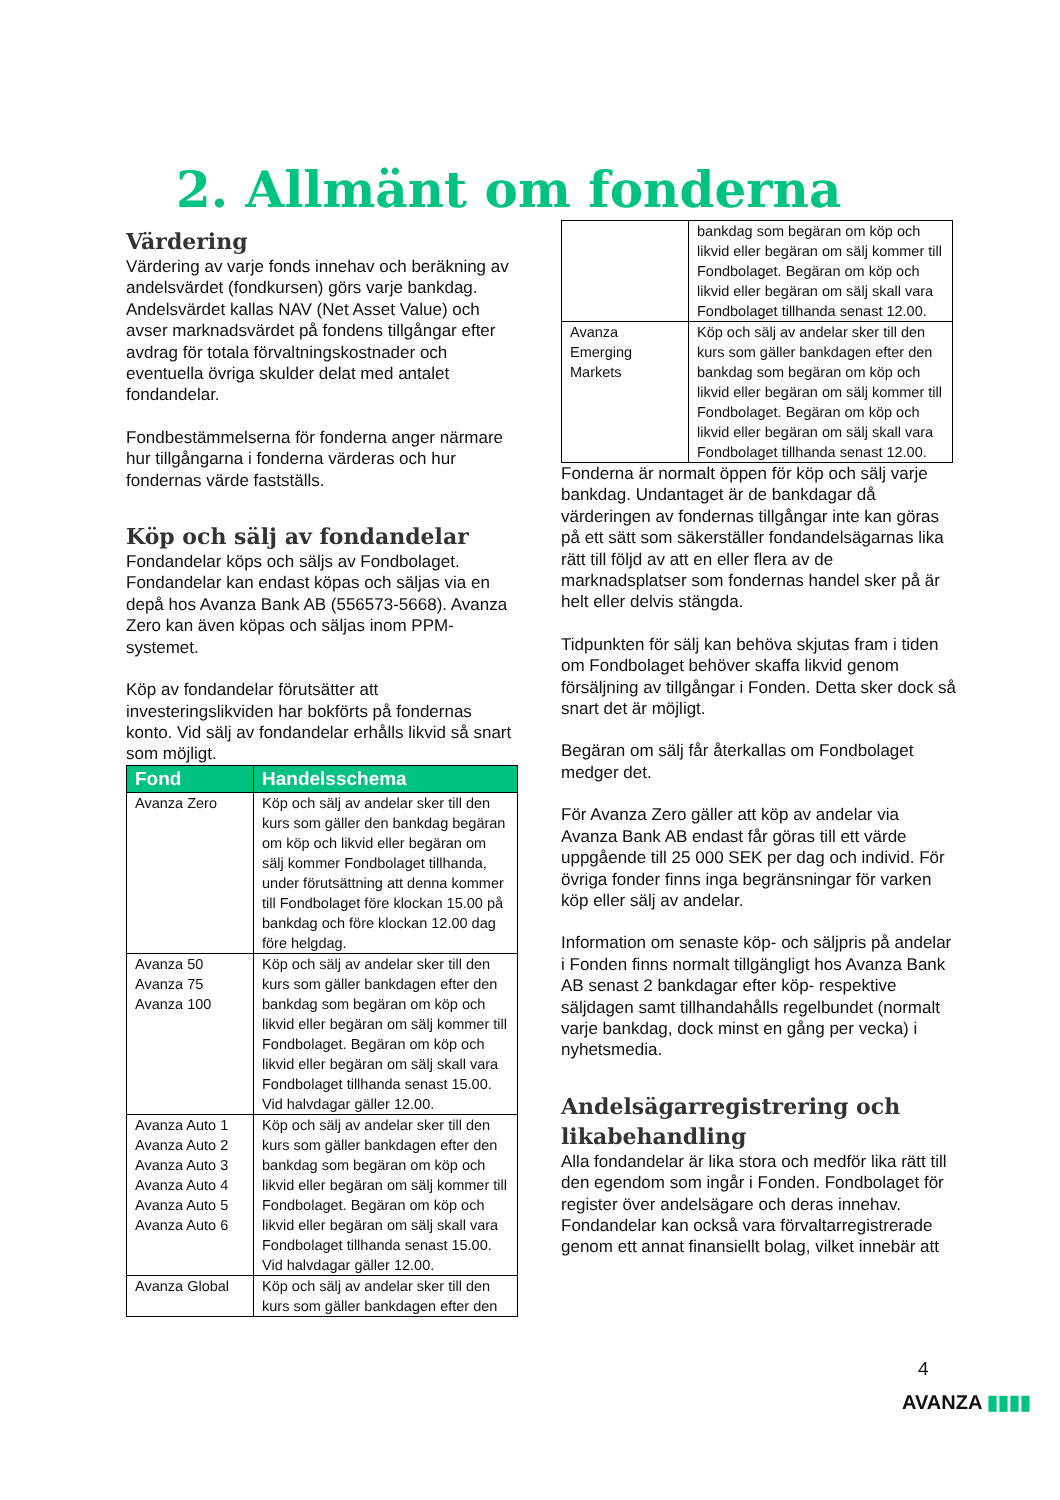2. Allmänt om fonderna
Värdering
Värdering av varje fonds innehav och beräkning av andelsvärdet (fondkursen) görs varje bankdag. Andelsvärdet kallas NAV (Net Asset Value) och avser marknadsvärdet på fondens tillgångar efter avdrag för totala förvaltningskostnader och eventuella övriga skulder delat med antalet fondandelar.
Fondbestämmelserna för fonderna anger närmare hur tillgångarna i fonderna värderas och hur fondernas värde fastställs.
Köp och sälj av fondandelar
Fondandelar köps och säljs av Fondbolaget. Fondandelar kan endast köpas och säljas via en depå hos Avanza Bank AB (556573-5668). Avanza Zero kan även köpas och säljas inom PPM-systemet.
Köp av fondandelar förutsätter att investeringslikviden har bokförts på fondernas konto. Vid sälj av fondandelar erhålls likvid så snart som möjligt.
| Fond | Handelsschema |
| --- | --- |
| Avanza Zero | Köp och sälj av andelar sker till den kurs som gäller den bankdag begäran om köp och likvid eller begäran om sälj kommer Fondbolaget tillhanda, under förutsättning att denna kommer till Fondbolaget före klockan 15.00 på bankdag och före klockan 12.00 dag före helgdag. |
| Avanza 50 Avanza 75 Avanza 100 | Köp och sälj av andelar sker till den kurs som gäller bankdagen efter den bankdag som begäran om köp och likvid eller begäran om sälj kommer till Fondbolaget. Begäran om köp och likvid eller begäran om sälj skall vara Fondbolaget tillhanda senast 15.00. Vid halvdagar gäller 12.00. |
| Avanza Auto 1 Avanza Auto 2 Avanza Auto 3 Avanza Auto 4 Avanza Auto 5 Avanza Auto 6 | Köp och sälj av andelar sker till den kurs som gäller bankdagen efter den bankdag som begäran om köp och likvid eller begäran om sälj kommer till Fondbolaget. Begäran om köp och likvid eller begäran om sälj skall vara Fondbolaget tillhanda senast 15.00. Vid halvdagar gäller 12.00. |
| Avanza Global | Köp och sälj av andelar sker till den kurs som gäller bankdagen efter den |
| | bankdag som begäran om köp och likvid eller begäran om sälj kommer till Fondbolaget. Begäran om köp och likvid eller begäran om sälj skall vara Fondbolaget tillhanda senast 12.00. |
| Avanza Emerging Markets | Köp och sälj av andelar sker till den kurs som gäller bankdagen efter den bankdag som begäran om köp och likvid eller begäran om sälj kommer till Fondbolaget. Begäran om köp och likvid eller begäran om sälj skall vara Fondbolaget tillhanda senast 12.00. |
Fonderna är normalt öppen för köp och sälj varje bankdag. Undantaget är de bankdagar då värderingen av fondernas tillgångar inte kan göras på ett sätt som säkerställer fondandelsägarnas lika rätt till följd av att en eller flera av de marknadsplatser som fondernas handel sker på är helt eller delvis stängda.
Tidpunkten för sälj kan behöva skjutas fram i tiden om Fondbolaget behöver skaffa likvid genom försäljning av tillgångar i Fonden. Detta sker dock så snart det är möjligt.
Begäran om sälj får återkallas om Fondbolaget medger det.
För Avanza Zero gäller att köp av andelar via Avanza Bank AB endast får göras till ett värde uppgående till 25 000 SEK per dag och individ. För övriga fonder finns inga begränsningar för varken köp eller sälj av andelar.
Information om senaste köp- och säljpris på andelar i Fonden finns normalt tillgängligt hos Avanza Bank AB senast 2 bankdagar efter köp- respektive säljdagen samt tillhandahålls regelbundet (normalt varje bankdag, dock minst en gång per vecka) i nyhetsmedia.
Andelsägarregistrering och likabehandling
Alla fondandelar är lika stora och medför lika rätt till den egendom som ingår i Fonden. Fondbolaget för register över andelsägare och deras innehav. Fondandelar kan också vara förvaltarregistrerade genom ett annat finansiellt bolag, vilket innebär att
4
AVANZA ▮▮▮▮